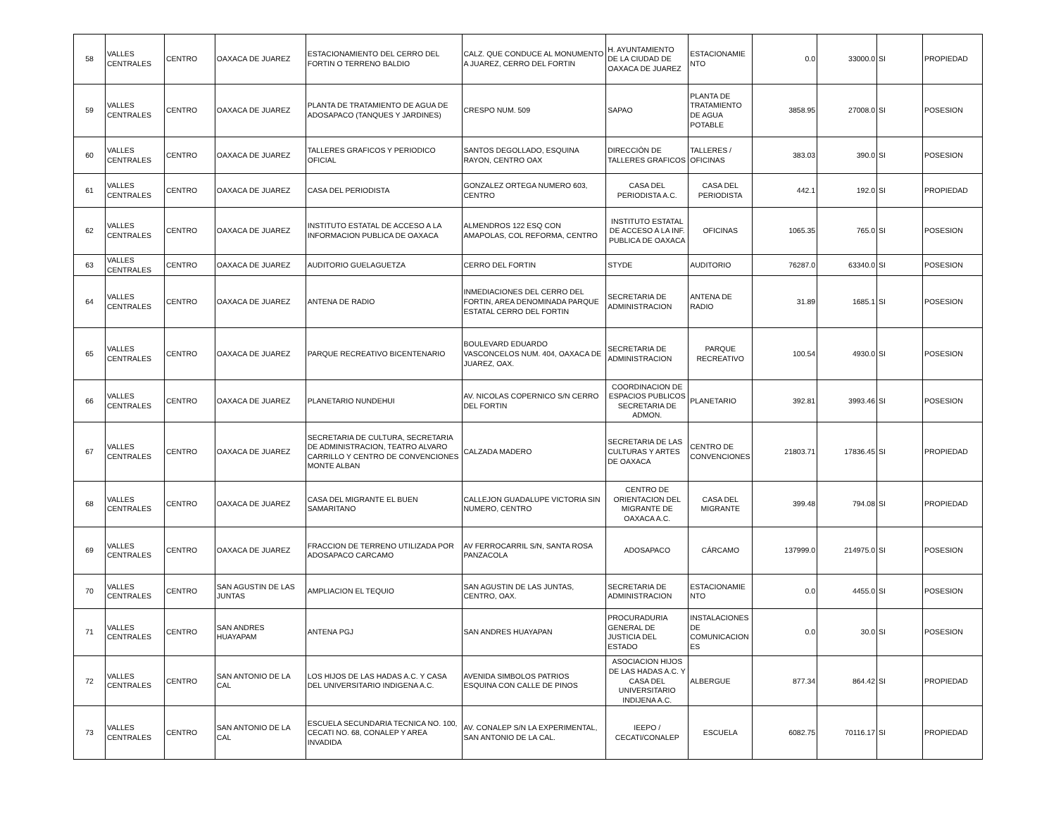| 58 | VALLES CENTRALES | CENTRO | OAXACA DE JUAREZ | ESTACIONAMIENTO DEL CERRO DEL FORTIN O TERRENO BALDIO | CALZ. QUE CONDUCE AL MONUMENTO A JUAREZ, CERRO DEL FORTIN | H. AYUNTAMIENTO DE LA CIUDAD DE OAXACA DE JUAREZ | ESTACIONAMIE NTO | 0.0 | 33000.0 | SI | PROPIEDAD |
| 59 | VALLES CENTRALES | CENTRO | OAXACA DE JUAREZ | PLANTA DE TRATAMIENTO DE AGUA DE ADOSAPACO (TANQUES Y JARDINES) | CRESPO NUM. 509 | SAPAO | PLANTA DE TRATAMIENTO DE AGUA POTABLE | 3858.95 | 27008.0 | SI | POSESION |
| 60 | VALLES CENTRALES | CENTRO | OAXACA DE JUAREZ | TALLERES GRAFICOS Y PERIODICO OFICIAL | SANTOS DEGOLLADO, ESQUINA RAYON, CENTRO OAX | DIRECCIÓN DE TALLERES GRAFICOS | TALLERES / OFICINAS | 383.03 | 390.0 | SI | POSESION |
| 61 | VALLES CENTRALES | CENTRO | OAXACA DE JUAREZ | CASA DEL PERIODISTA | GONZALEZ ORTEGA NUMERO 603, CENTRO | CASA DEL PERIODISTA A.C. | CASA DEL PERIODISTA | 442.1 | 192.0 | SI | PROPIEDAD |
| 62 | VALLES CENTRALES | CENTRO | OAXACA DE JUAREZ | INSTITUTO ESTATAL DE ACCESO A LA INFORMACION PUBLICA DE OAXACA | ALMENDROS 122 ESQ CON AMAPOLAS, COL REFORMA, CENTRO | INSTITUTO ESTATAL DE ACCESO A LA INF. PUBLICA DE OAXACA | OFICINAS | 1065.35 | 765.0 | SI | POSESION |
| 63 | VALLES CENTRALES | CENTRO | OAXACA DE JUAREZ | AUDITORIO GUELAGUETZA | CERRO DEL FORTIN | STYDE | AUDITORIO | 76287.0 | 63340.0 | SI | POSESION |
| 64 | VALLES CENTRALES | CENTRO | OAXACA DE JUAREZ | ANTENA DE RADIO | INMEDIACIONES DEL CERRO DEL FORTIN, AREA DENOMINADA PARQUE ESTATAL CERRO DEL FORTIN | SECRETARIA DE ADMINISTRACION | ANTENA DE RADIO | 31.89 | 1685.1 | SI | POSESION |
| 65 | VALLES CENTRALES | CENTRO | OAXACA DE JUAREZ | PARQUE RECREATIVO BICENTENARIO | BOULEVARD EDUARDO VASCONCELOS NUM. 404, OAXACA DE JUAREZ, OAX. | SECRETARIA DE ADMINISTRACION | PARQUE RECREATIVO | 100.54 | 4930.0 | SI | POSESION |
| 66 | VALLES CENTRALES | CENTRO | OAXACA DE JUAREZ | PLANETARIO NUNDEHUI | AV. NICOLAS COPERNICO S/N CERRO DEL FORTIN | COORDINACION DE ESPACIOS PUBLICOS SECRETARIA DE ADMON. | PLANETARIO | 392.81 | 3993.46 | SI | POSESION |
| 67 | VALLES CENTRALES | CENTRO | OAXACA DE JUAREZ | SECRETARIA DE CULTURA, SECRETARIA DE ADMINISTRACION, TEATRO ALVARO CARRILLO Y CENTRO DE CONVENCIONES MONTE ALBAN | CALZADA MADERO | SECRETARIA DE LAS CULTURAS Y ARTES DE OAXACA | CENTRO DE CONVENCIONES | 21803.71 | 17836.45 | SI | PROPIEDAD |
| 68 | VALLES CENTRALES | CENTRO | OAXACA DE JUAREZ | CASA DEL MIGRANTE EL BUEN SAMARITANO | CALLEJON GUADALUPE VICTORIA SIN NUMERO, CENTRO | CENTRO DE ORIENTACION DEL MIGRANTE DE OAXACA A.C. | CASA DEL MIGRANTE | 399.48 | 794.08 | SI | PROPIEDAD |
| 69 | VALLES CENTRALES | CENTRO | OAXACA DE JUAREZ | FRACCION DE TERRENO UTILIZADA POR ADOSAPACO CARCAMO | AV FERROCARRIL S/N, SANTA ROSA PANZACOLA | ADOSAPACO | CÁRCAMO | 137999.0 | 214975.0 | SI | POSESION |
| 70 | VALLES CENTRALES | CENTRO | SAN AGUSTIN DE LAS JUNTAS | AMPLIACION EL TEQUIO | SAN AGUSTIN DE LAS JUNTAS, CENTRO, OAX. | SECRETARIA DE ADMINISTRACION | ESTACIONAMIE NTO | 0.0 | 4455.0 | SI | POSESION |
| 71 | VALLES CENTRALES | CENTRO | SAN ANDRES HUAYAPAM | ANTENA PGJ | SAN ANDRES HUAYAPAN | PROCURADURIA GENERAL DE JUSTICIA DEL ESTADO | INSTALACIONES DE COMUNICACION ES | 0.0 | 30.0 | SI | POSESION |
| 72 | VALLES CENTRALES | CENTRO | SAN ANTONIO DE LA CAL | LOS HIJOS DE LAS HADAS A.C. Y CASA DEL UNIVERSITARIO INDIGENA A.C. | AVENIDA SIMBOLOS PATRIOS ESQUINA CON CALLE DE PINOS | ASOCIACION HIJOS DE LAS HADAS A.C. Y CASA DEL UNIVERSITARIO INDIJENA A.C. | ALBERGUE | 877.34 | 864.42 | SI | PROPIEDAD |
| 73 | VALLES CENTRALES | CENTRO | SAN ANTONIO DE LA CAL | ESCUELA SECUNDARIA TECNICA NO. 100, CECATI NO. 68, CONALEP Y AREA INVADIDA | AV. CONALEP S/N LA EXPERIMENTAL, SAN ANTONIO DE LA CAL. | IEEPO / CECATI/CONALEP | ESCUELA | 6082.75 | 70116.17 | SI | PROPIEDAD |